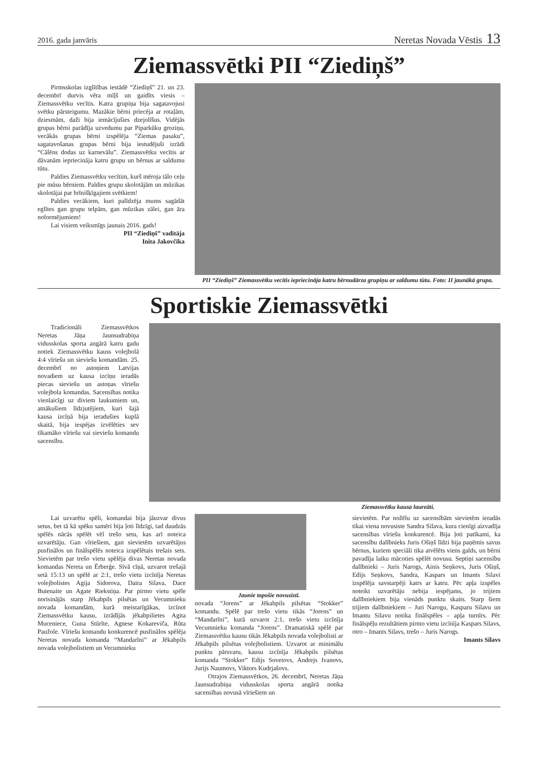2016. gada janvāris Neretas Novada Vēstis 13
Ziemassvētki PII “Ziediņš”
Pirmsskolas izglītības iestādē “Ziediņš” 21. un 23. decembrī durvis vēra mīļš un gaidīts viesis – Ziemassvētku vecītis. Katra grupiņa bija sagatavojusi svētku pārsteigumu. Mazākie bērni priecēja ar rotaļām, dziesmām, daži bija iemācījušies dzejolīšus. Vidējās grupas bērni parādīja uzvedumu par Piparkūku groziņu, vecākās grupas bērni izspēlēja “Ziemas pasaku”, sagatavošanas grupas bērni bija iestudējuši izrādi “Cālēns dodas uz karnevālu”. Ziemassvētku vecītis ar dāvanām iepriecināja katru grupu un bērnus ar saldumu tūtu.
Paldies Ziemassvētku vecītim, kurš mēroja tālo ceļu pie mūsu bērniem. Paldies grupu skolotājām un mūzikas skolotājai par brīnišķīgajiem svētkiem!
Paldies vecākiem, kuri palīdzēja mums sagādāt eglītes gan grupu telpām, gan mūzikas zālei, gan āra noformējumiem!
Lai visiem veiksmīgs jaunais 2016. gads!
PII “Ziediņš” vadītāja
Inita Jakovčika
PII “Ziediņš” Ziemassvētku vecītis iepriecināja katru bērnudārza grupiņu ar saldumu tūtu. Foto: II jaunākā grupa.
Sportiskie Ziemassvētki
Tradicionāli Ziemassvētkos Neretas Jāņa Jaunsudrabiņa vidusskolas sporta angārā katru gadu notiek Ziemassvētku kauss volejbolā 4:4 vīriešu un sieviešu komandām. 25. decembrī no astoņiem Latvijas novadiem uz kausa izcīņu ieradās piecas sieviešu un astoņas vīriešu volejbola komandas. Sacensības notika vienlaicīgi uz diviem laukumiem un, atnākušiem līdzjutējiem, kuri šajā kausa izcīņā bija ieradušies kuplā skaitā, bija iespējas izvēlēties sev tīkamāko vīriešu vai sieviešu komandu sacensību.
Ziemassvētku kausa laureāti.
Lai uzvarētu spēli, komandai bija jāuzvar divus setus, bet tā kā spēku samēri bija ļoti līdzīgi, tad daudzās spēlēs nācās spēlēt vēl trešo setu, kas arī noteica uzvarētāju. Gan vīriešiem, gan sievietēm uzvarētājus pusfinālos un finālspēlēs noteica izspēlētais trešais sets. Sievietēm par trešo vietu spēlēja divas Neretas novada komandas Nereta un Ērberģe. Sīvā cīņā, uzvarot trešajā setā 15:13 un spēlē ar 2:1, trešo vietu izcīnīja Neretas volejbolistes Agija Sidorova, Daira Silava, Dace Butenaite un Agate Riekstiņa. Par pirmo vietu spēle norisinājās starp Jēkabpils pilsētas un Vecumnieku novada komandām, kurā meistarīgākas, izcīnot Ziemassvētku kausu, izrādījās jēkabpilietes Agita Muceniece, Guna Stūrīte, Agnese Kokareviča, Rūta Paužole. Vīriešu komandu konkurencē pusfinālos spēlēja Neretas novada komanda “Mandarīni” ar Jēkabpils novada volejbolistiem un Vecumnieku
Jaunie topošie novusisti.
novada “Jorens” ar Jēkabpils pilsētas “Stokker” komandu. Spēlē par trešo vietu tikās “Jorens” un “Mandarīni”, kurā uzvarot 2:1, trešo vietu izcīnīja Vecumnieku komanda “Jorens”. Dramatiskā spēlē par Ziemassvētku kausu tikās Jēkabpils novada volejbolisti ar Jēkabpils pilsētas volejbolistiem. Uzvarot ar minimālu punktu pārsvaru, kausu izcīnīja Jēkabpils pilsētas komanda “Stokker” Edijs Sovetovs, Andrejs Ivanovs, Jurijs Naumovs, Viktors Kudrjašovs.
Otrajos Ziemassvētkos, 26. decembrī, Neretas Jāņa Jaunsudrabiņa vidusskolas sporta angārā notika sacensības novusā vīriešiem un
sievietēm. Par nožēlu uz sacensībām sievietēm ieradās tikai viena novusiste Sandra Silava, kura cienīgi aizvadīja sacensības vīriešu konkurencē. Bija ļoti patīkami, ka sacensību dalībnieks Juris Ošiņš līdzi bija paņēmis savus bērnus, kuriem speciāli tika atvēlēts viens galds, un bērni pavadīja laiku mācoties spēlēt novusu. Septiņi sacensību dalībnieki – Juris Narogs, Ainis Seņkovs, Juris Ošiņš, Edijs Seņkovs, Sandra, Kaspars un Imants Silavi izspēlēja savstarpēji katrs ar katru. Pēc apļa izspēles noteikt uzvarētāju nebija iespējams, jo trijiem dalībniekiem bija vienāds punktu skaits. Starp šiem trijiem dalībniekiem – Juri Narogu, Kasparu Silavu un Imantu Silavu notika finālspēles – apļa turnīrs. Pēc finālspēļu rezultātiem pirmo vietu izcīnīja Kaspars Silavs, otro – Imants Silavs, trešo – Juris Narogs.
Imants Silavs